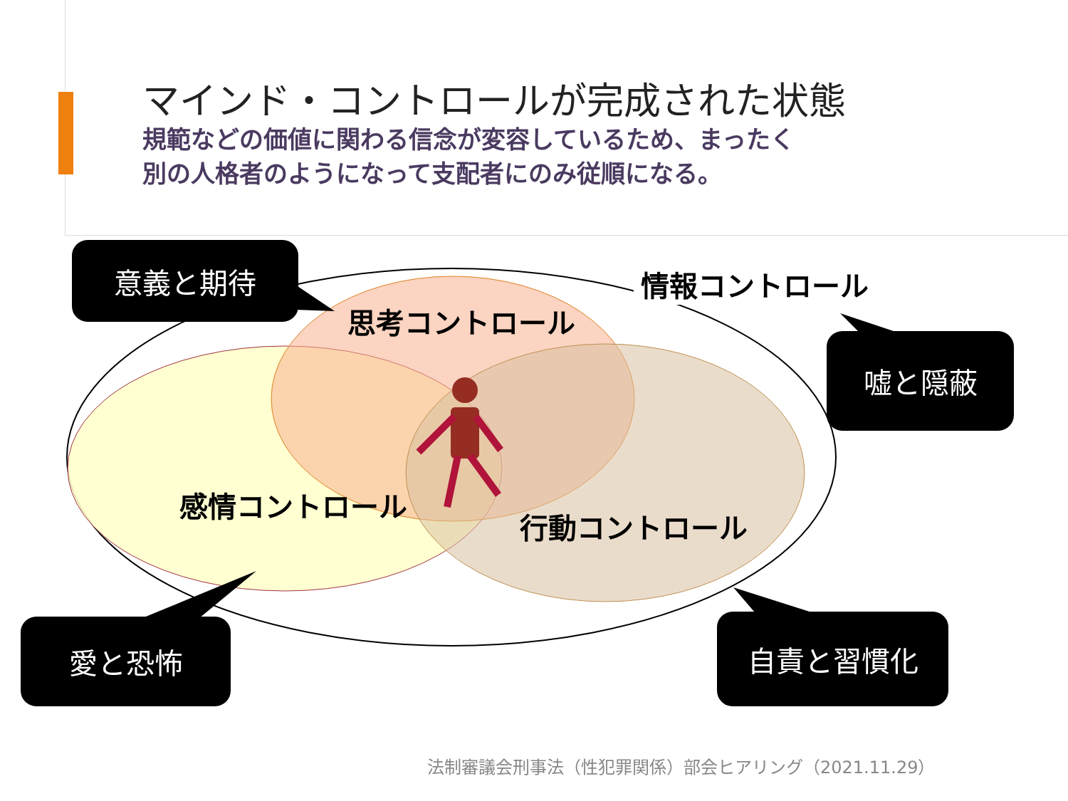マインド・コントロールが完成された状態
規範などの価値に関わる信念が変容しているため、まったく
別の人格者のようになって支配者にのみ従順になる。
情報コントロール
思考コントロール
感情コントロール
行動コントロール
意義と期待
嘘と隠蔽
愛と恐怖 自責と習慣化
法制審議会刑事法（性犯罪関係）部会ヒアリング（2021.11.29）